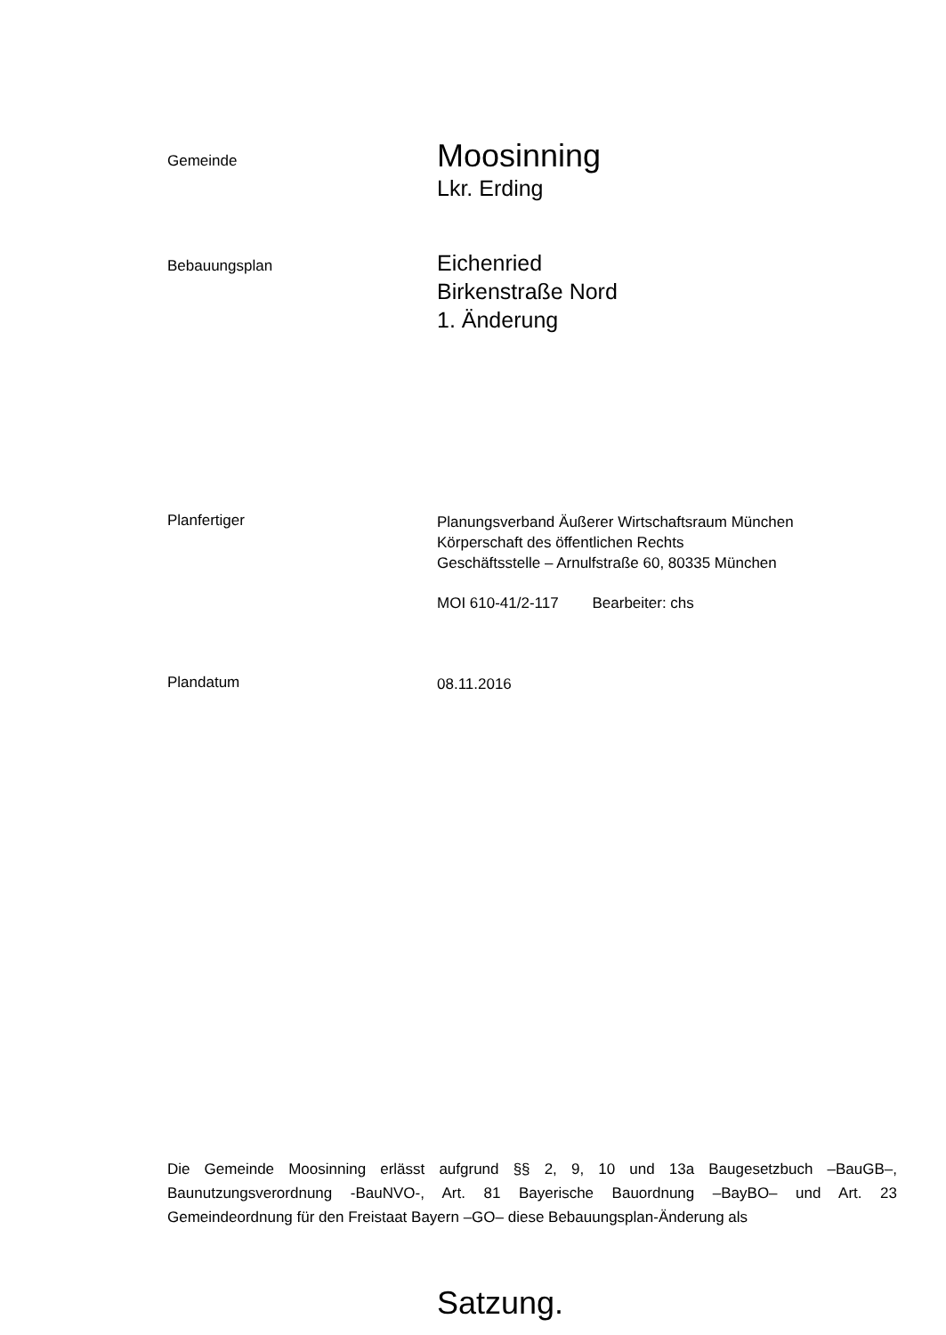Gemeinde
Moosinning
Lkr. Erding
Bebauungsplan
Eichenried
Birkenstraße Nord
1. Änderung
Planfertiger
Planungsverband Äußerer Wirtschaftsraum München
Körperschaft des öffentlichen Rechts
Geschäftsstelle – Arnulfstraße 60, 80335 München
MOI 610-41/2-117 Bearbeiter: chs
Plandatum
08.11.2016
Die Gemeinde Moosinning erlässt aufgrund §§ 2, 9, 10 und 13a Baugesetzbuch –BauGB–, Baunutzungsverordnung -BauNVO-, Art. 81 Bayerische Bauordnung –BayBO– und Art. 23 Gemeindeordnung für den Freistaat Bayern –GO– diese Bebauungsplan-Änderung als
Satzung.